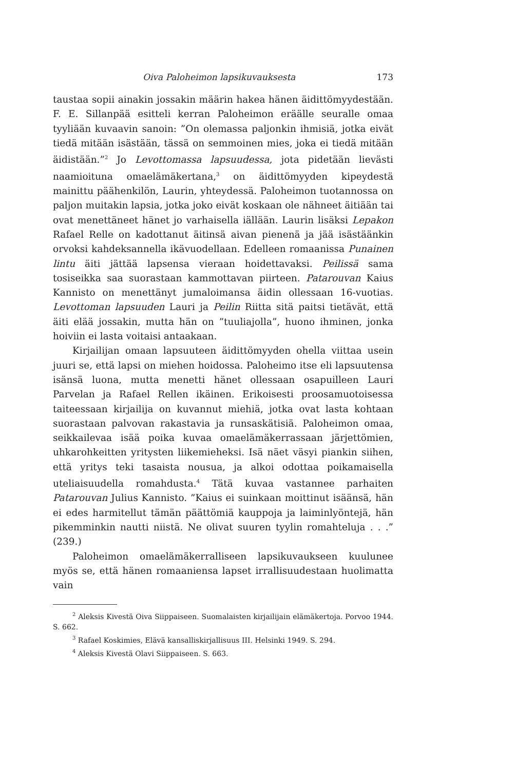Oiva Paloheimon lapsikuvauksesta 173
taustaa sopii ainakin jossakin määrin hakea hänen äidittömyydestään. F. E. Sillanpää esitteli kerran Paloheimon eräälle seuralle omaa tyyliään kuvaavin sanoin: ”On olemassa paljonkin ihmisiä, jotka eivät tiedä mitään isästään, tässä on semmoinen mies, joka ei tiedä mitään äidistään.”<sup>2</sup> Jo Levottomassa lapsuudessa, jota pidetään lievästi naamioituna omaelämäkertana,<sup>3</sup> on äidittömyyden kipeydestä mainittu päähenkilön, Laurin, yhteydessä. Paloheimon tuotannossa on paljon muitakin lapsia, jotka joko eivät koskaan ole nähneet äitiään tai ovat menettäneet hänet jo varhaisella iällään. Laurin lisäksi Lepakon Rafael Relle on kadottanut äitinsä aivan pienenä ja jää isästäänkin orvoksi kahdeksannella ikävuodellaan. Edelleen romaanissa Punainen lintu äiti jättää lapsensa vieraan hoidettavaksi. Peilissä sama tosiseikka saa suorastaan kammottavan piirteen. Patarouvan Kaius Kannisto on menettänyt jumaloimansa äidin ollessaan 16-vuotias. Levottoman lapsuuden Lauri ja Peilin Riitta sitä paitsi tietävät, että äiti elää jossakin, mutta hän on ”tuuliajolla”, huono ihminen, jonka hoiviin ei lasta voitaisi antaakaan.
Kirjailijan omaan lapsuuteen äidittömyyden ohella viittaa usein juuri se, että lapsi on miehen hoidossa. Paloheimo itse eli lapsuutensa isänsä luona, mutta menetti hänet ollessaan osapuilleen Lauri Parvelan ja Rafael Rellen ikäinen. Erikoisesti proosamuotoisessa taiteessaan kirjailija on kuvannut miehiä, jotka ovat lasta kohtaan suorastaan palvovan rakastavia ja runsaskätisiä. Paloheimon omaa, seikkailevaa isää poika kuvaa omaelämäkerrassaan järjettömien, uhkarohkeitten yritysten liikemieheksi. Isä näet väsyi piankin siihen, että yritys teki tasaista nousua, ja alkoi odottaa poikamaisella uteliaisuudella romahdusta.<sup>4</sup> Tätä kuvaa vastannee parhaiten Patarouvan Julius Kannisto. ”Kaius ei suinkaan moittinut isäänsä, hän ei edes harmitellut tämän päättömiä kauppoja ja laiminlyöntejä, hän pikemminkin nautti niistä. Ne olivat suuren tyylin romahteluja . . .” (239.)
Paloheimon omaelämäkerralliseen lapsikuvaukseen kuulunee myös se, että hänen romaaniensa lapset irrallisuudestaan huolimatta vain
<sup>2</sup> Aleksis Kivestä Oiva Siippaiseen. Suomalaisten kirjailijain elämäkertoja. Porvoo 1944. S. 662.
<sup>3</sup> Rafael Koskimies, Elävä kansalliskirjallisuus III. Helsinki 1949. S. 294.
<sup>4</sup> Aleksis Kivestä Olavi Siippaiseen. S. 663.